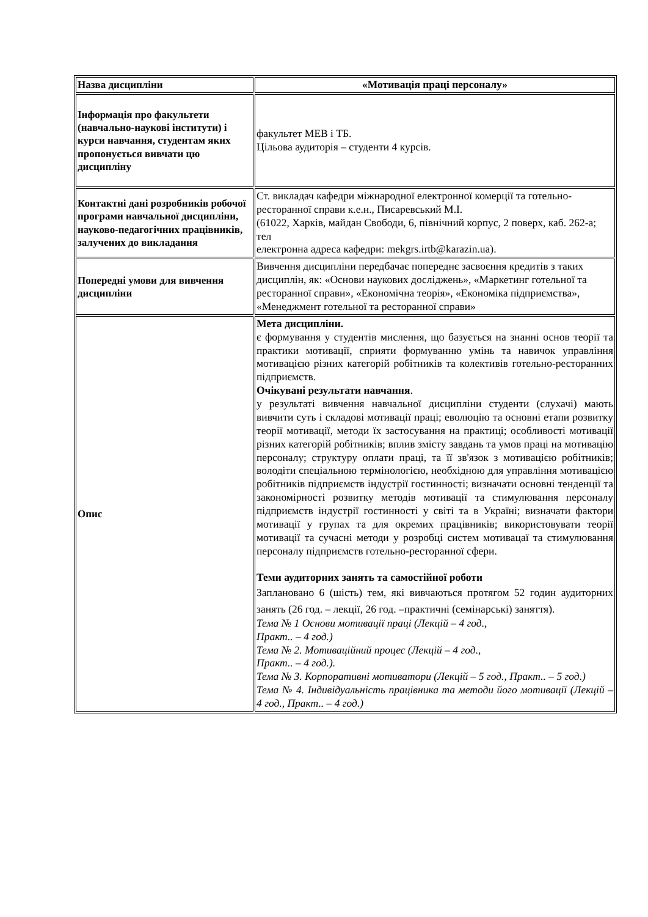| Назва дисципліни | «Мотивація праці персоналу» |
| Інформація про факультети (навчально-наукові інститути) і курси навчання, студентам яких пропонується вивчати цю дисципліну | факультет МЕВ і ТБ. Цільова аудиторія – студенти 4 курсів. |
| Контактні дані розробників робочої програми навчальної дисципліни, науково-педагогічних працівників, залучених до викладання | Ст. викладач кафедри міжнародної електронної комерції та готельно-ресторанної справи к.е.н., Писаревський М.І. (61022, Харків, майдан Свободи, 6, північний корпус, 2 поверх, каб. 262-а; тел електронна адреса кафедри: mekgrs.irtb@karazin.ua). |
| Попередні умови для вивчення дисципліни | Вивчення дисципліни передбачає попереднє засвоєння кредитів з таких дисциплін, як: «Основи наукових досліджень», «Маркетинг готельної та ресторанної справи», «Економічна теорія», «Економіка підприємства», «Менеджмент готельної та ресторанної справи» |
| Опис | Мета дисципліни. є формування у студентів мислення, що базується на знанні основ теорії та практики мотивації, сприяти формуванню умінь та навичок управління мотивацією різних категорій робітників та колективів готельно-ресторанних підприємств. Очікувані результати навчання . у результаті вивчення навчальної дисципліни студенти (слухачі) мають вивчити суть і складові мотивації праці; еволюцію та основні етапи розвитку теорії мотивації, методи їх застосування на практиці; особливості мотивації різних категорій робітників; вплив змісту завдань та умов праці на мотивацію персоналу; структуру оплати праці, та її зв'язок з мотивацією робітників; володіти спеціальною термінологією, необхідною для управління мотивацією робітників підприємств індустрії гостинності; визначати основні тенденції та закономірності розвитку методів мотивації та стимулювання персоналу підприємств індустрії гостинності у світі та в Україні; визначати фактори мотивації у групах та для окремих працівників; використовувати теорії мотивації та сучасні методи у розробці систем мотивацаї та стимулювання персоналу підприємств готельно-ресторанної сфери. Теми аудиторних занять та самостійної роботи Заплановано 6 (шість) тем, які вивчаються протягом 52 годин аудиторних занять (26 год. – лекції, 26 год. –практичні (семінарські) заняття). Тема № 1 Основи мотивації праці (Лекцій – 4 год., Практ.. – 4 год.) Тема № 2. Мотиваційний процес (Лекцій – 4 год., Практ.. – 4 год.). Тема № 3. Корпоративні мотиватори (Лекцій – 5 год., Практ.. – 5 год.) Тема № 4. Індивідуальність працівника та методи його мотивації (Лекцій – 4 год., Практ.. – 4 год.) |